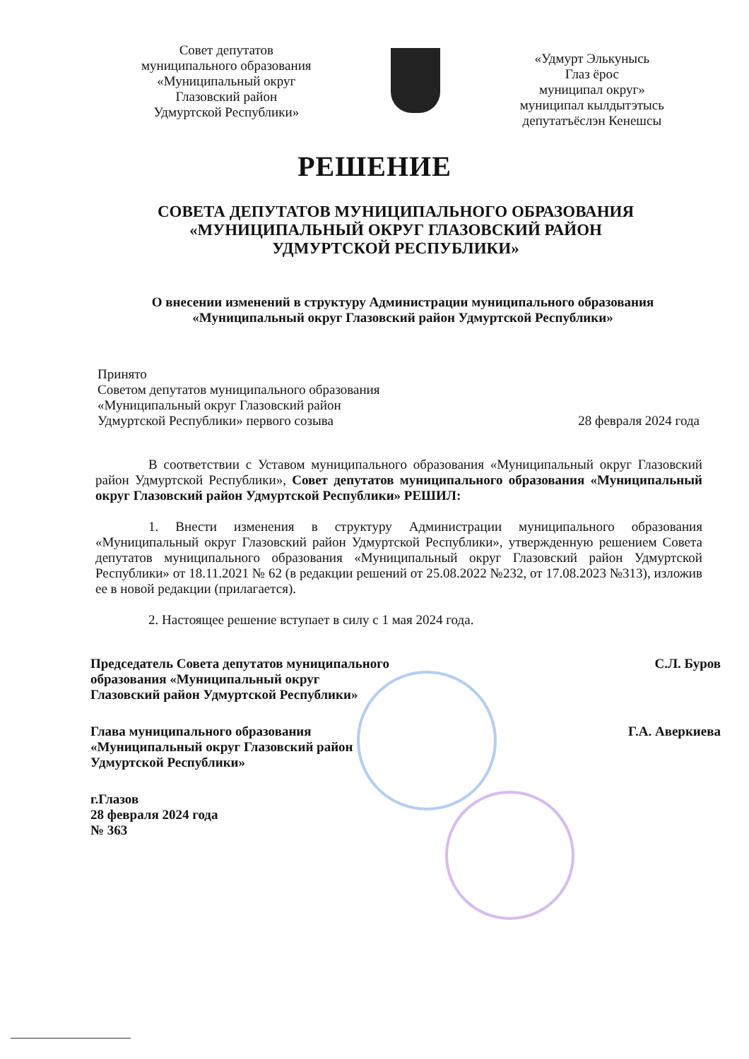Совет депутатов
муниципального образования
«Муниципальный округ
Глазовский район
Удмуртской Республики»
«Удмурт Элькунысь
Глаз ёрос
муниципал округ»
муниципал кылдытэтысь
депутатъёслэн Кенешсы
РЕШЕНИЕ
СОВЕТА ДЕПУТАТОВ МУНИЦИПАЛЬНОГО ОБРАЗОВАНИЯ
«МУНИЦИПАЛЬНЫЙ ОКРУГ ГЛАЗОВСКИЙ РАЙОН
УДМУРТСКОЙ РЕСПУБЛИКИ»
О внесении изменений в структуру Администрации муниципального образования
«Муниципальный округ Глазовский район Удмуртской Республики»
Принято
Советом депутатов муниципального образования
«Муниципальный округ Глазовский район
Удмуртской Республики» первого созыва
28 февраля 2024 года
В соответствии с Уставом муниципального образования «Муниципальный округ Глазовский район Удмуртской Республики», Совет депутатов муниципального образования «Муниципальный округ Глазовский район Удмуртской Республики» РЕШИЛ:
1. Внести изменения в структуру Администрации муниципального образования «Муниципальный округ Глазовский район Удмуртской Республики», утвержденную решением Совета депутатов муниципального образования «Муниципальный округ Глазовский район Удмуртской Республики» от 18.11.2021 № 62 (в редакции решений от 25.08.2022 №232, от 17.08.2023 №313), изложив ее в новой редакции (прилагается).
2. Настоящее решение вступает в силу с 1 мая 2024 года.
Председатель Совета депутатов муниципального
образования «Муниципальный округ
Глазовский район Удмуртской Республики»
С.Л. Буров
Глава муниципального образования
«Муниципальный округ Глазовский район
Удмуртской Республики»
Г.А. Аверкиева
г.Глазов
28 февраля 2024 года
№ 363